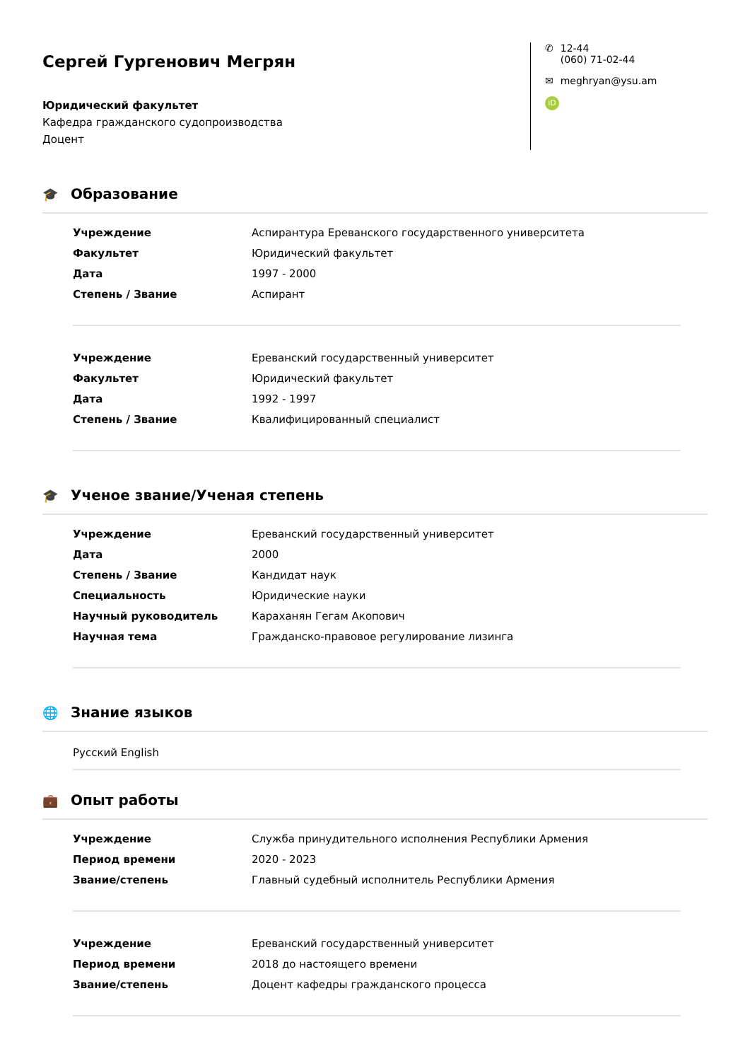Сергей Гургенович Мегрян
Юридический факультет
Кафедра гражданского судопроизводства
Доцент
✆ 12-44
(060) 71-02-44
✉ meghryan@ysu.am
iD
🎓 Образование
| Учреждение | Аспирантура Ереванского государственного университета |
| Факультет | Юридический факультет |
| Дата | 1997 - 2000 |
| Степень / Звание | Аспирант |
| Учреждение | Ереванский государственный университет |
| Факультет | Юридический факультет |
| Дата | 1992 - 1997 |
| Степень / Звание | Квалифицированный специалист |
🎓 Ученое звание/Ученая степень
| Учреждение | Ереванский государственный университет |
| Дата | 2000 |
| Степень / Звание | Кандидат наук |
| Специальность | Юридические науки |
| Научный руководитель | Караханян Гегам Акопович |
| Научная тема | Гражданско-правовое регулирование лизинга |
🌐 Знание языков
Русский English
💼 Опыт работы
| Учреждение | Служба принудительного исполнения Республики Армения |
| Период времени | 2020 - 2023 |
| Звание/степень | Главный судебный исполнитель Республики Армения |
| Учреждение | Ереванский государственный университет |
| Период времени | 2018 до настоящего времени |
| Звание/степень | Доцент кафедры гражданского процесса |